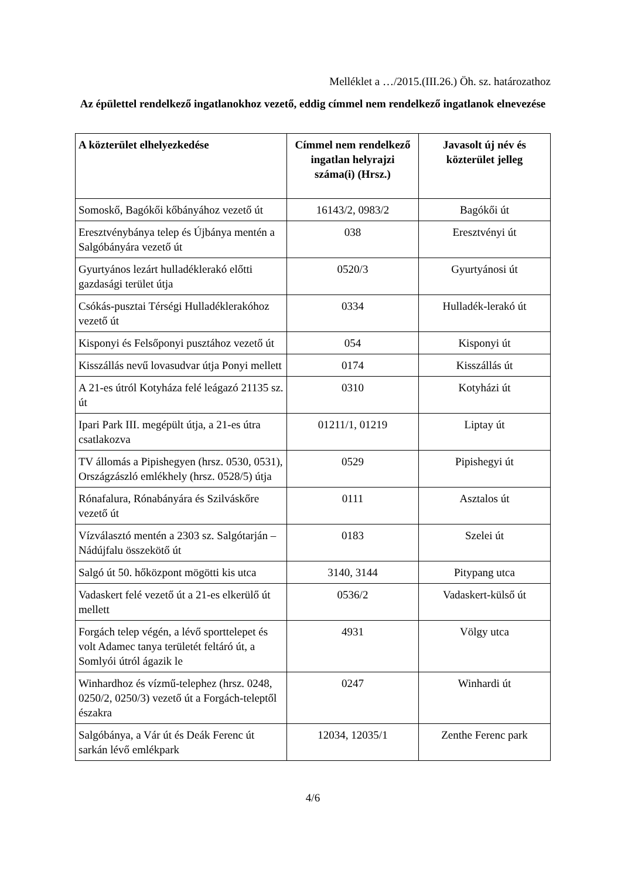Melléklet a …/2015.(III.26.) Öh. sz. határozathoz
Az épülettel rendelkező ingatlanokhoz vezető, eddig címmel nem rendelkező ingatlanok elnevezése
| A közterület elhelyezkedése | Címmel nem rendelkező ingatlan helyrajzi száma(i) (Hrsz.) | Javasolt új név és közterület jelleg |
| --- | --- | --- |
| Somoskő, Bagókői kőbányához vezető út | 16143/2, 0983/2 | Bagókői út |
| Eresztvénybánya telep és Újbánya mentén a Salgóbányára vezető út | 038 | Eresztvényi út |
| Gyurtyános lezárt hulladéklerakó előtti gazdasági terület útja | 0520/3 | Gyurtyánosi út |
| Csókás-pusztai Térségi Hulladéklerakóhoz vezető út | 0334 | Hulladék-lerakó út |
| Kisponyi és Felsőponyi pusztához vezető út | 054 | Kisponyi út |
| Kisszállás nevű lovasudvar útja Ponyi mellett | 0174 | Kisszállás út |
| A 21-es útról Kotyháza felé leágazó 21135 sz. út | 0310 | Kotyházi út |
| Ipari Park III. megépült útja, a 21-es útra csatlakozva | 01211/1, 01219 | Liptay út |
| TV állomás a Pipishegyen (hrsz. 0530, 0531), Országzászló emlékhely (hrsz. 0528/5) útja | 0529 | Pipishegyi út |
| Rónafalura, Rónabányára és Szilváskőre vezető út | 0111 | Asztalos út |
| Vízválasztó mentén a 2303 sz. Salgótarján – Nádújfalu összekötő út | 0183 | Szelei út |
| Salgó út 50. hőközpont mögötti kis utca | 3140, 3144 | Pitypang utca |
| Vadaskert felé vezető út a 21-es elkerülő út mellett | 0536/2 | Vadaskert-külső út |
| Forgách telep végén, a lévő sporttelepet és volt Adamec tanya területét feltáró út, a Somlyói útról ágazik le | 4931 | Völgy utca |
| Winhardhoz és vízmű-telephez (hrsz. 0248, 0250/2, 0250/3) vezető út a Forgách-teleptől északra | 0247 | Winhardi út |
| Salgóbánya, a Vár út és Deák Ferenc út sarkán lévő emlékpark | 12034, 12035/1 | Zenthe Ferenc park |
4/6